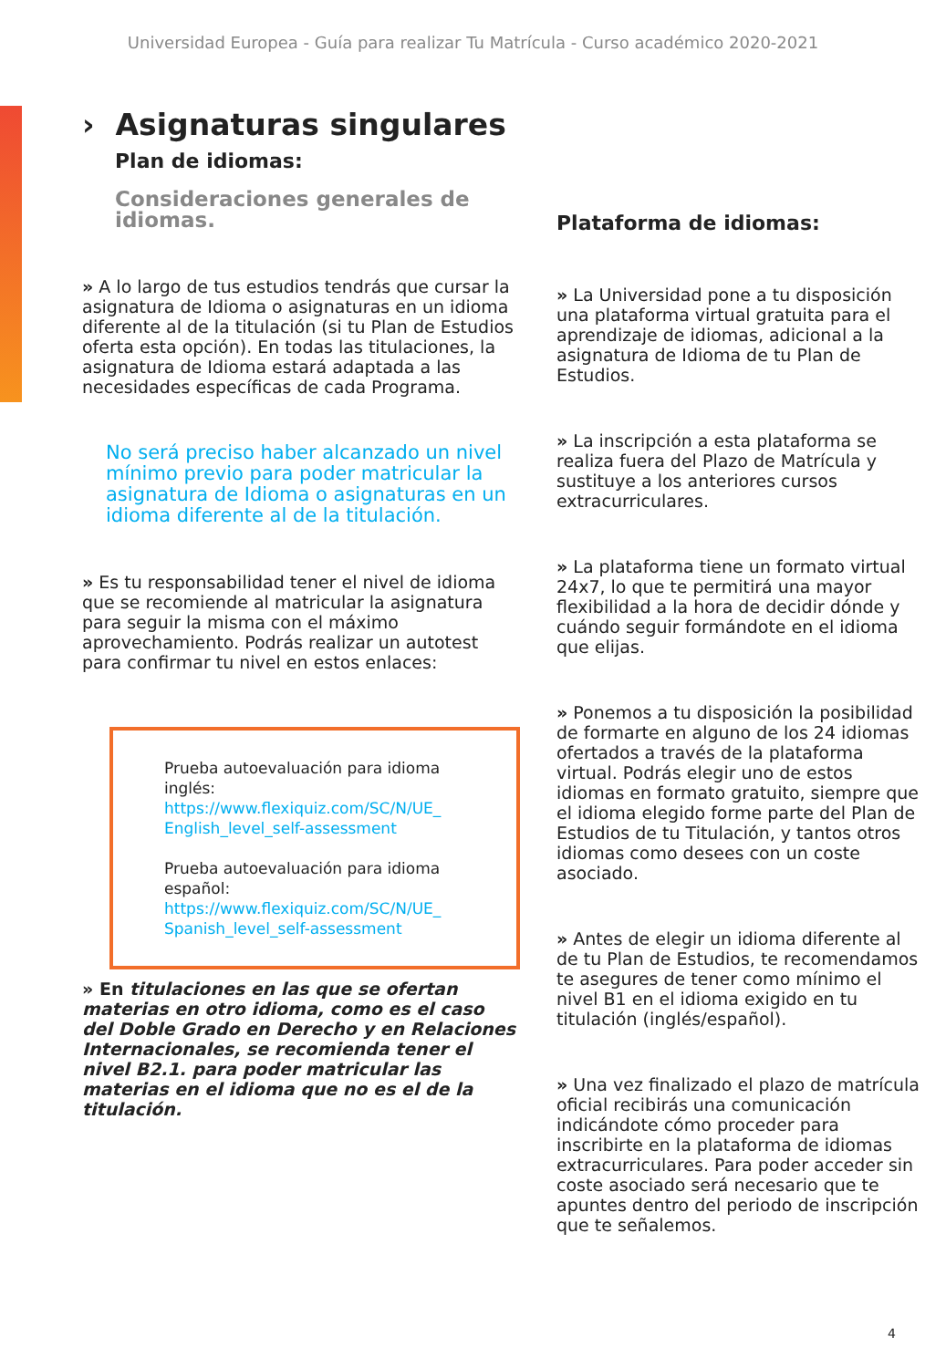Universidad Europea - Guía para realizar Tu Matrícula - Curso académico 2020-2021
› Asignaturas singulares
Plan de idiomas:
Consideraciones generales de idiomas.
» A lo largo de tus estudios tendrás que cursar la asignatura de Idioma o asignaturas en un idioma diferente al de la titulación (si tu Plan de Estudios oferta esta opción). En todas las titulaciones, la asignatura de Idioma estará adaptada a las necesidades específicas de cada Programa.
No será preciso haber alcanzado un nivel mínimo previo para poder matricular la asignatura de Idioma o asignaturas en un idioma diferente al de la titulación.
» Es tu responsabilidad tener el nivel de idioma que se recomiende al matricular la asignatura para seguir la misma con el máximo aprovechamiento. Podrás realizar un autotest para confirmar tu nivel en estos enlaces:
Prueba autoevaluación para idioma inglés:
https://www.flexiquiz.com/SC/N/UE_ English_level_self-assessment
Prueba autoevaluación para idioma español:
https://www.flexiquiz.com/SC/N/UE_ Spanish_level_self-assessment
» En titulaciones en las que se ofertan materias en otro idioma, como es el caso del Doble Grado en Derecho y en Relaciones Internacionales, se recomienda tener el nivel B2.1. para poder matricular las materias en el idioma que no es el de la titulación.
Plataforma de idiomas:
» La Universidad pone a tu disposición una plataforma virtual gratuita para el aprendizaje de idiomas, adicional a la asignatura de Idioma de tu Plan de Estudios.
» La inscripción a esta plataforma se realiza fuera del Plazo de Matrícula y sustituye a los anteriores cursos extracurriculares.
» La plataforma tiene un formato virtual 24x7, lo que te permitirá una mayor flexibilidad a la hora de decidir dónde y cuándo seguir formándote en el idioma que elijas.
» Ponemos a tu disposición la posibilidad de formarte en alguno de los 24 idiomas ofertados a través de la plataforma virtual. Podrás elegir uno de estos idiomas en formato gratuito, siempre que el idioma elegido forme parte del Plan de Estudios de tu Titulación, y tantos otros idiomas como desees con un coste asociado.
» Antes de elegir un idioma diferente al de tu Plan de Estudios, te recomendamos te asegures de tener como mínimo el nivel B1 en el idioma exigido en tu titulación (inglés/español).
» Una vez finalizado el plazo de matrícula oficial recibirás una comunicación indicándote cómo proceder para inscribirte en la plataforma de idiomas extracurriculares. Para poder acceder sin coste asociado será necesario que te apuntes dentro del periodo de inscripción que te señalemos.
4